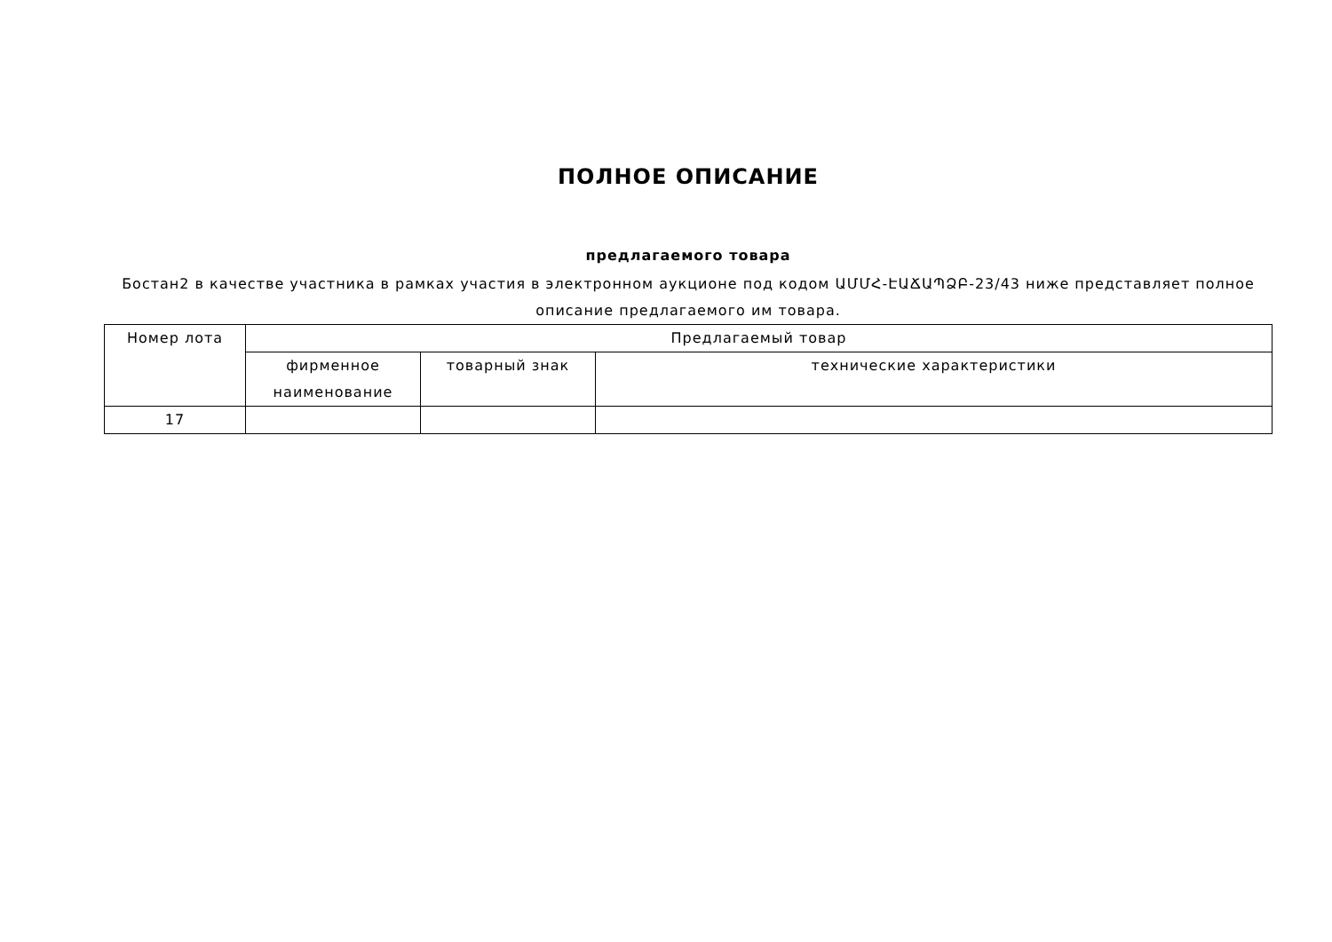ПОЛНОЕ ОПИСАНИЕ
предлагаемого товара
Бостан2 в качестве участника в рамках участия в электронном аукционе под кодом ԱՄՄՀ-ԷԱՃԱՊՁԲ-23/43 ниже представляет полное описание предлагаемого им товара.
| Номер лота | Предлагаемый товар | | |
| --- | --- | --- | --- |
| | фирменное наименование | товарный знак | технические характеристики |
| 17 | | | |